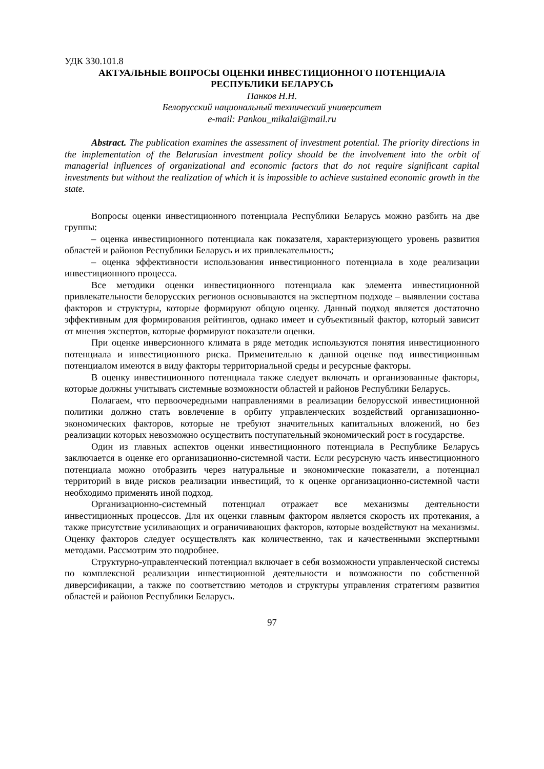УДК 330.101.8
АКТУАЛЬНЫЕ ВОПРОСЫ ОЦЕНКИ ИНВЕСТИЦИОННОГО ПОТЕНЦИАЛА РЕСПУБЛИКИ БЕЛАРУСЬ
Панков Н.Н.
Белорусский национальный технический университет
e-mail: Pankou_mikalai@mail.ru
Abstract. The publication examines the assessment of investment potential. The priority directions in the implementation of the Belarusian investment policy should be the involvement into the orbit of managerial influences of organizational and economic factors that do not require significant capital investments but without the realization of which it is impossible to achieve sustained economic growth in the state.
Вопросы оценки инвестиционного потенциала Республики Беларусь можно разбить на две группы:
– оценка инвестиционного потенциала как показателя, характеризующего уровень развития областей и районов Республики Беларусь и их привлекательность;
– оценка эффективности использования инвестиционного потенциала в ходе реализации инвестиционного процесса.
Все методики оценки инвестиционного потенциала как элемента инвестиционной привлекательности белорусских регионов основываются на экспертном подходе – выявлении состава факторов и структуры, которые формируют общую оценку. Данный подход является достаточно эффективным для формирования рейтингов, однако имеет и субъективный фактор, который зависит от мнения экспертов, которые формируют показатели оценки.
При оценке инверсионного климата в ряде методик используются понятия инвестиционного потенциала и инвестиционного риска. Применительно к данной оценке под инвестиционным потенциалом имеются в виду факторы территориальной среды и ресурсные факторы.
В оценку инвестиционного потенциала также следует включать и организованные факторы, которые должны учитывать системные возможности областей и районов Республики Беларусь.
Полагаем, что первоочередными направлениями в реализации белорусской инвестиционной политики должно стать вовлечение в орбиту управленческих воздействий организационно-экономических факторов, которые не требуют значительных капитальных вложений, но без реализации которых невозможно осуществить поступательный экономический рост в государстве.
Один из главных аспектов оценки инвестиционного потенциала в Республике Беларусь заключается в оценке его организационно-системной части. Если ресурсную часть инвестиционного потенциала можно отобразить через натуральные и экономические показатели, а потенциал территорий в виде рисков реализации инвестиций, то к оценке организационно-системной части необходимо применять иной подход.
Организационно-системный потенциал отражает все механизмы деятельности инвестиционных процессов. Для их оценки главным фактором является скорость их протекания, а также присутствие усиливающих и ограничивающих факторов, которые воздействуют на механизмы. Оценку факторов следует осуществлять как количественно, так и качественными экспертными методами. Рассмотрим это подробнее.
Структурно-управленческий потенциал включает в себя возможности управленческой системы по комплексной реализации инвестиционной деятельности и возможности по собственной диверсификации, а также по соответствию методов и структуры управления стратегиям развития областей и районов Республики Беларусь.
97